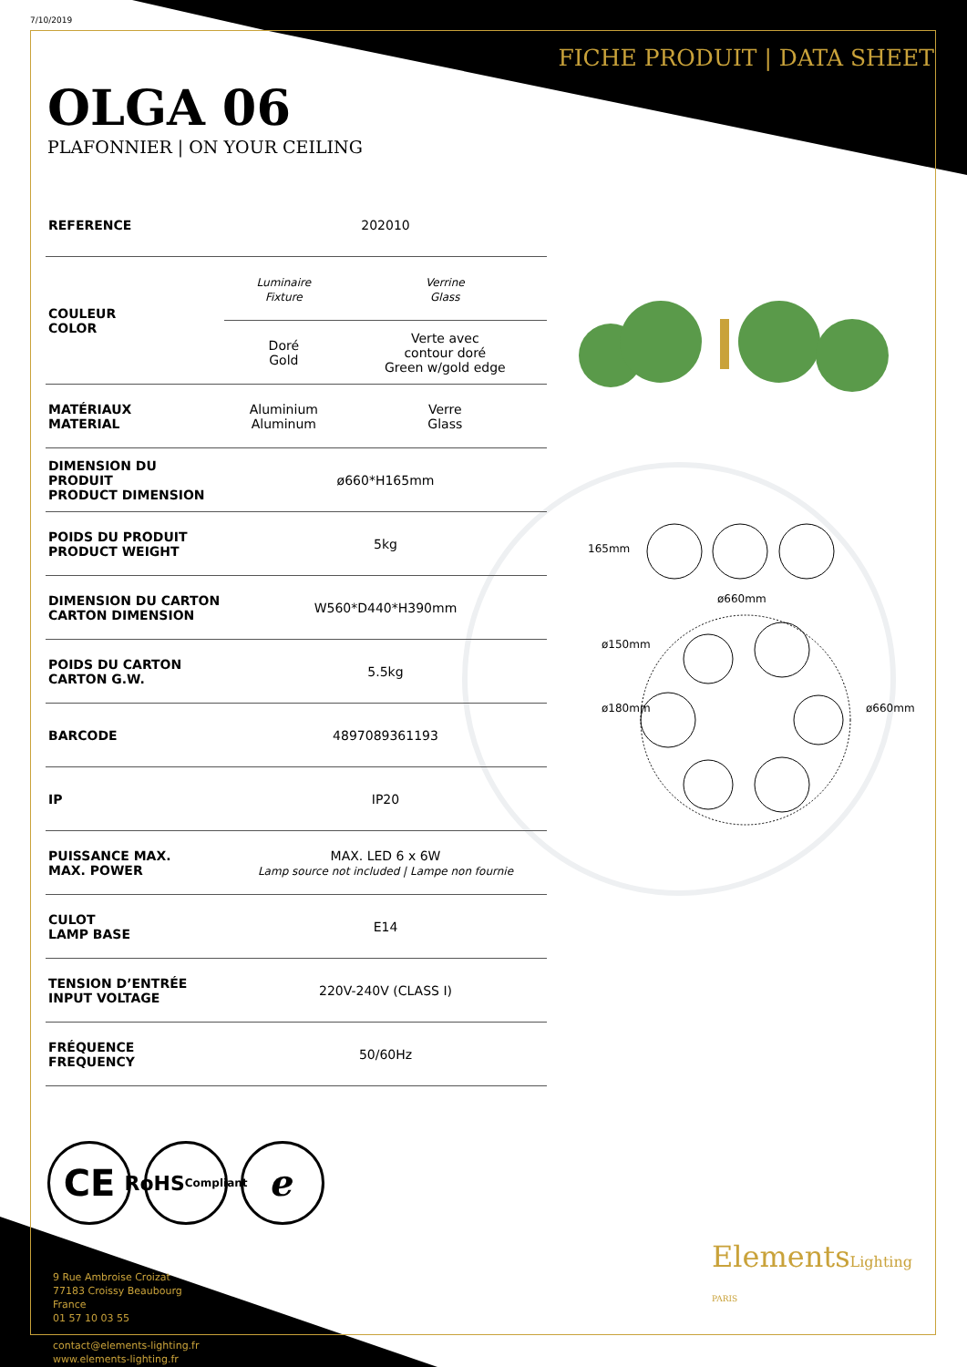7/10/2019
FICHE PRODUIT | DATA SHEET
OLGA 06
PLAFONNIER | ON YOUR CEILING
165mm
ø660mm
ø150mm
ø180mm ø660mm
| REFERENCE | 202010 | |
| COULEUR COLOR | Luminaire Fixture | Verrine Glass |
| | Doré Gold | Verte avec contour doré Green w/gold edge |
| MATÉRIAUX MATERIAL | Aluminium Aluminum | Verre Glass |
| DIMENSION DU PRODUIT PRODUCT DIMENSION | ø660*H165mm | |
| POIDS DU PRODUIT PRODUCT WEIGHT | 5kg | |
| DIMENSION DU CARTON CARTON DIMENSION | W560*D440*H390mm | |
| POIDS DU CARTON CARTON G.W. | 5.5kg | |
| BARCODE | 4897089361193 | |
| IP | IP20 | |
| PUISSANCE MAX. MAX. POWER | MAX. LED 6 x 6W Lamp source not included / Lampe non fournie | |
| CULOT LAMP BASE | E14 | |
| TENSION D’ENTRÉE INPUT VOLTAGE | 220V-240V (CLASS I) | |
| FRÉQUENCE FREQUENCY | 50/60Hz | |
CE
RoHS
Compliant
ℯ
9 Rue Ambroise Croizat
77183 Croissy Beaubourg
France
01 57 10 03 55
contact@elements-lighting.fr
www.elements-lighting.fr
ElementsLighting
PARIS